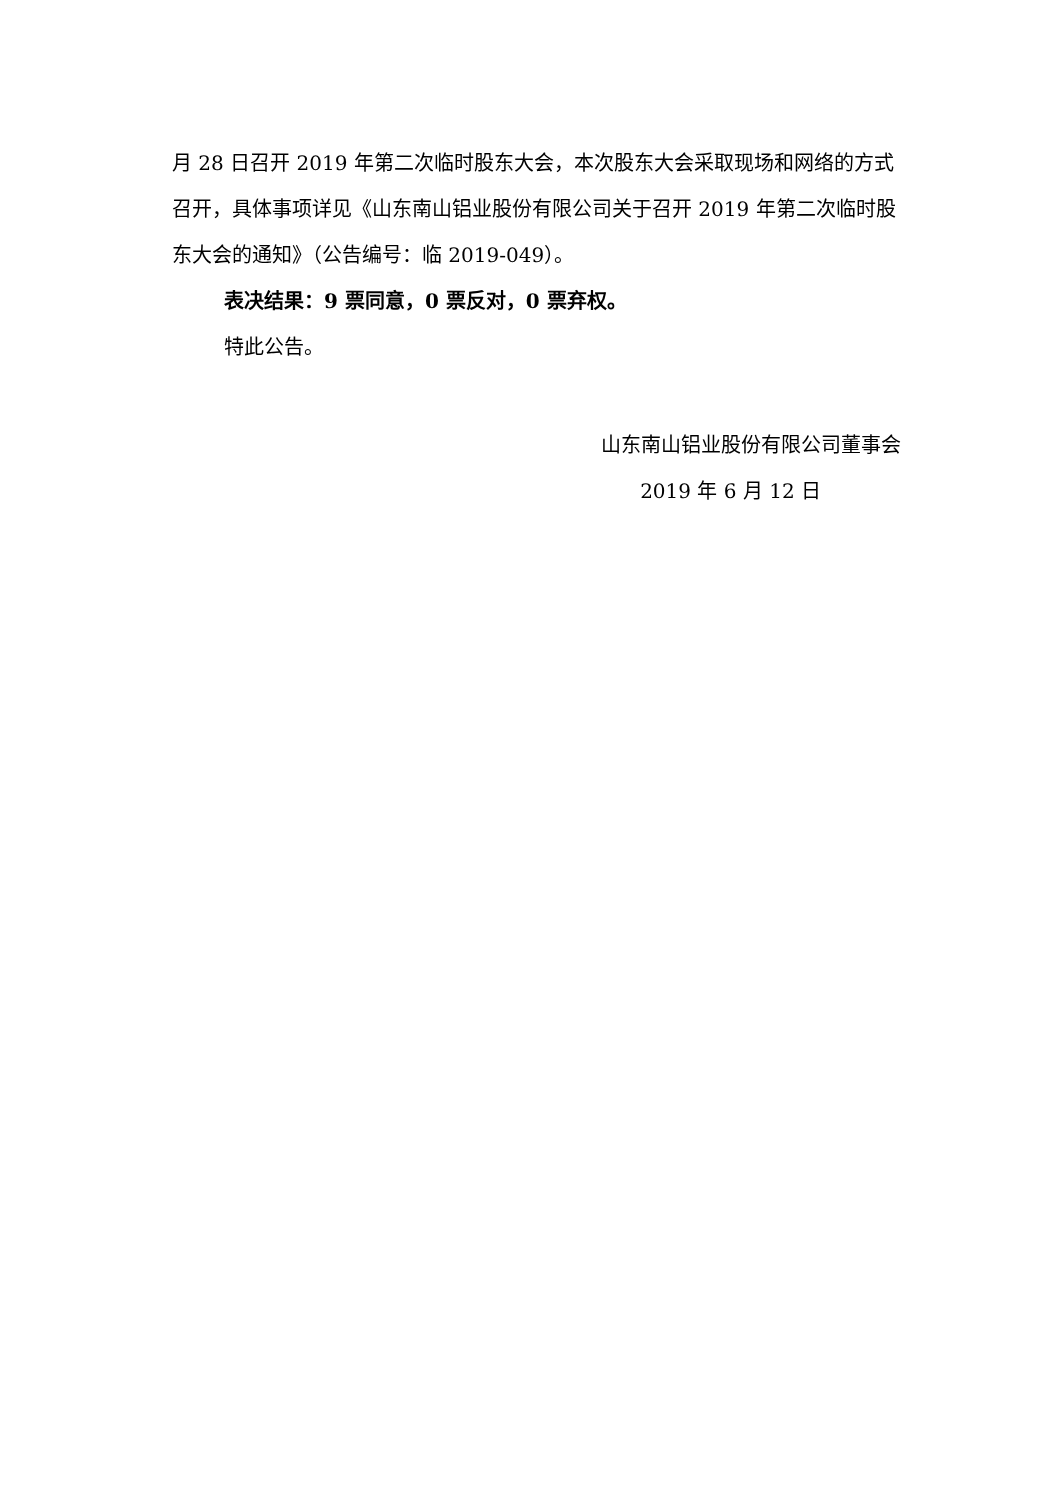月 28 日召开 2019 年第二次临时股东大会，本次股东大会采取现场和网络的方式召开，具体事项详见《山东南山铝业股份有限公司关于召开 2019 年第二次临时股东大会的通知》（公告编号：临 2019-049）。
表决结果：9 票同意，0 票反对，0 票弃权。
特此公告。
山东南山铝业股份有限公司董事会
2019 年 6 月 12 日